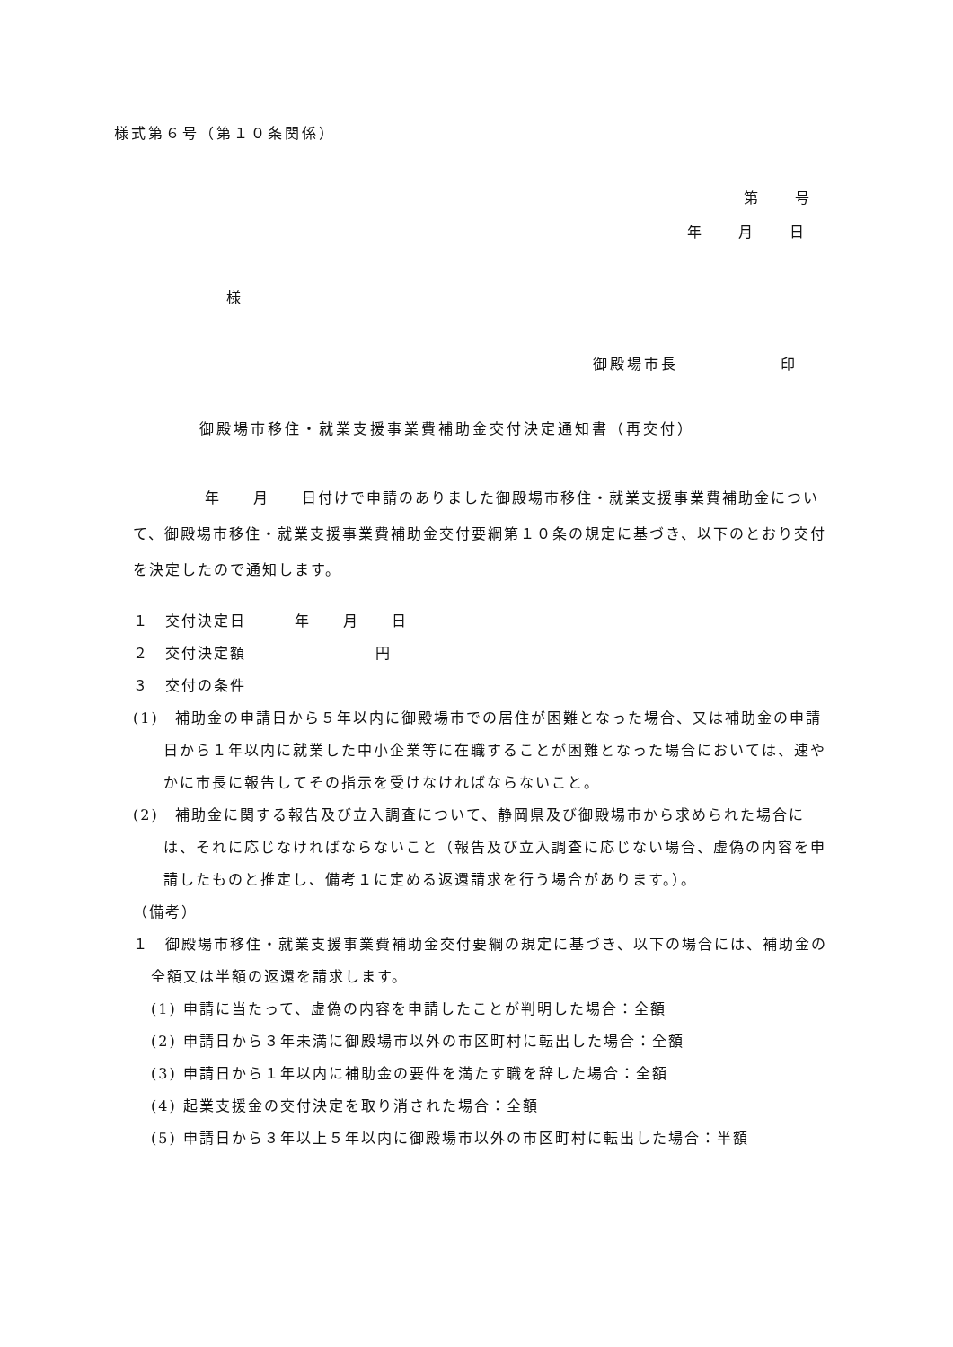様式第６号（第１０条関係）
第　　号
年　　月　　日
様
御殿場市長　　　　　　印
御殿場市移住・就業支援事業費補助金交付決定通知書（再交付）
年　　月　　日付けで申請のありました御殿場市移住・就業支援事業費補助金について、御殿場市移住・就業支援事業費補助金交付要綱第１０条の規定に基づき、以下のとおり交付を決定したので通知します。
１　交付決定日　　　年　　月　　日
２　交付決定額　　　　　　　　円
３　交付の条件
(1)　補助金の申請日から５年以内に御殿場市での居住が困難となった場合、又は補助金の申請日から１年以内に就業した中小企業等に在職することが困難となった場合においては、速やかに市長に報告してその指示を受けなければならないこと。
(2)　補助金に関する報告及び立入調査について、静岡県及び御殿場市から求められた場合には、それに応じなければならないこと（報告及び立入調査に応じない場合、虚偽の内容を申請したものと推定し、備考１に定める返還請求を行う場合があります。）。
（備考）
１　御殿場市移住・就業支援事業費補助金交付要綱の規定に基づき、以下の場合には、補助金の全額又は半額の返還を請求します。
(1) 申請に当たって、虚偽の内容を申請したことが判明した場合：全額
(2) 申請日から３年未満に御殿場市以外の市区町村に転出した場合：全額
(3) 申請日から１年以内に補助金の要件を満たす職を辞した場合：全額
(4) 起業支援金の交付決定を取り消された場合：全額
(5) 申請日から３年以上５年以内に御殿場市以外の市区町村に転出した場合：半額